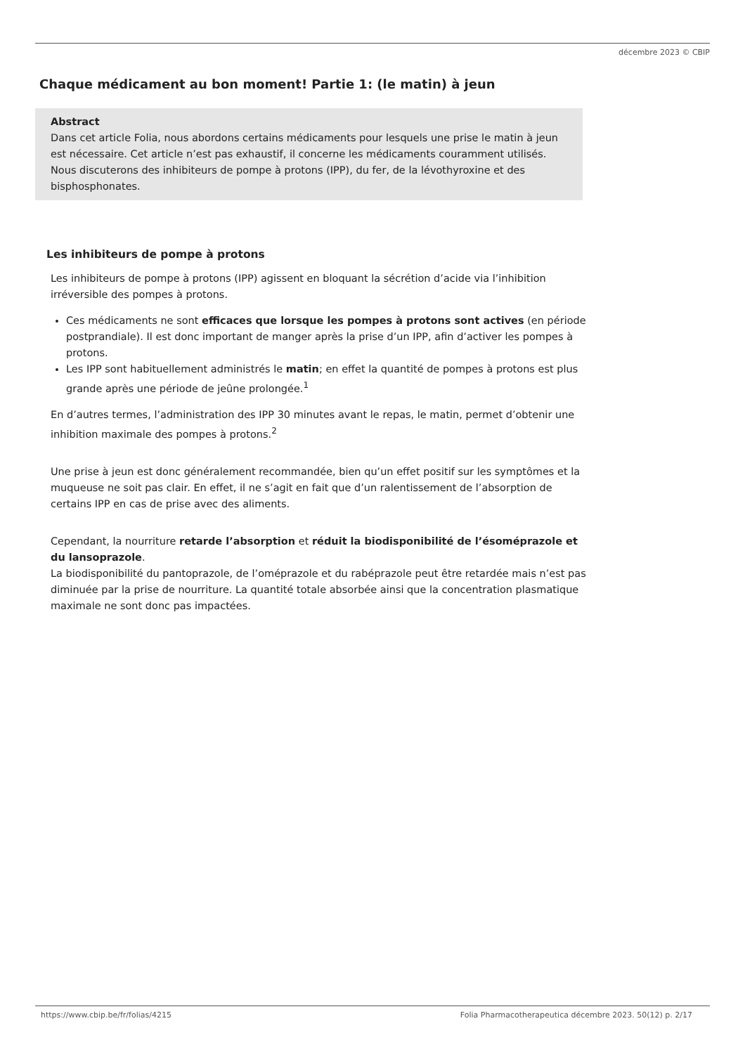décembre 2023 © CBIP
Chaque médicament au bon moment! Partie 1: (le matin) à jeun
Abstract
Dans cet article Folia, nous abordons certains médicaments pour lesquels une prise le matin à jeun est nécessaire. Cet article n’est pas exhaustif, il concerne les médicaments couramment utilisés. Nous discuterons des inhibiteurs de pompe à protons (IPP), du fer, de la lévothyroxine et des bisphosphonates.
Les inhibiteurs de pompe à protons
Les inhibiteurs de pompe à protons (IPP) agissent en bloquant la sécrétion d’acide via l’inhibition irréversible des pompes à protons.
Ces médicaments ne sont efficaces que lorsque les pompes à protons sont actives (en période postprandiale). Il est donc important de manger après la prise d’un IPP, afin d’activer les pompes à protons.
Les IPP sont habituellement administrés le matin; en effet la quantité de pompes à protons est plus grande après une période de jeûne prolongée.<sup>1</sup>
En d’autres termes, l’administration des IPP 30 minutes avant le repas, le matin, permet d’obtenir une inhibition maximale des pompes à protons.<sup>2</sup>
Une prise à jeun est donc généralement recommandée, bien qu’un effet positif sur les symptômes et la muqueuse ne soit pas clair. En effet, il ne s’agit en fait que d’un ralentissement de l’absorption de certains IPP en cas de prise avec des aliments.
Cependant, la nourriture retarde l’absorption et réduit la biodisponibilité de l’ésoméprazole et du lansoprazole.
La biodisponibilité du pantoprazole, de l’oméprazole et du rabéprazole peut être retardée mais n’est pas diminuée par la prise de nourriture. La quantité totale absorbée ainsi que la concentration plasmatique maximale ne sont donc pas impactées.
https://www.cbip.be/fr/folias/4215 Folia Pharmacotherapeutica décembre 2023. 50(12) p. 2/17